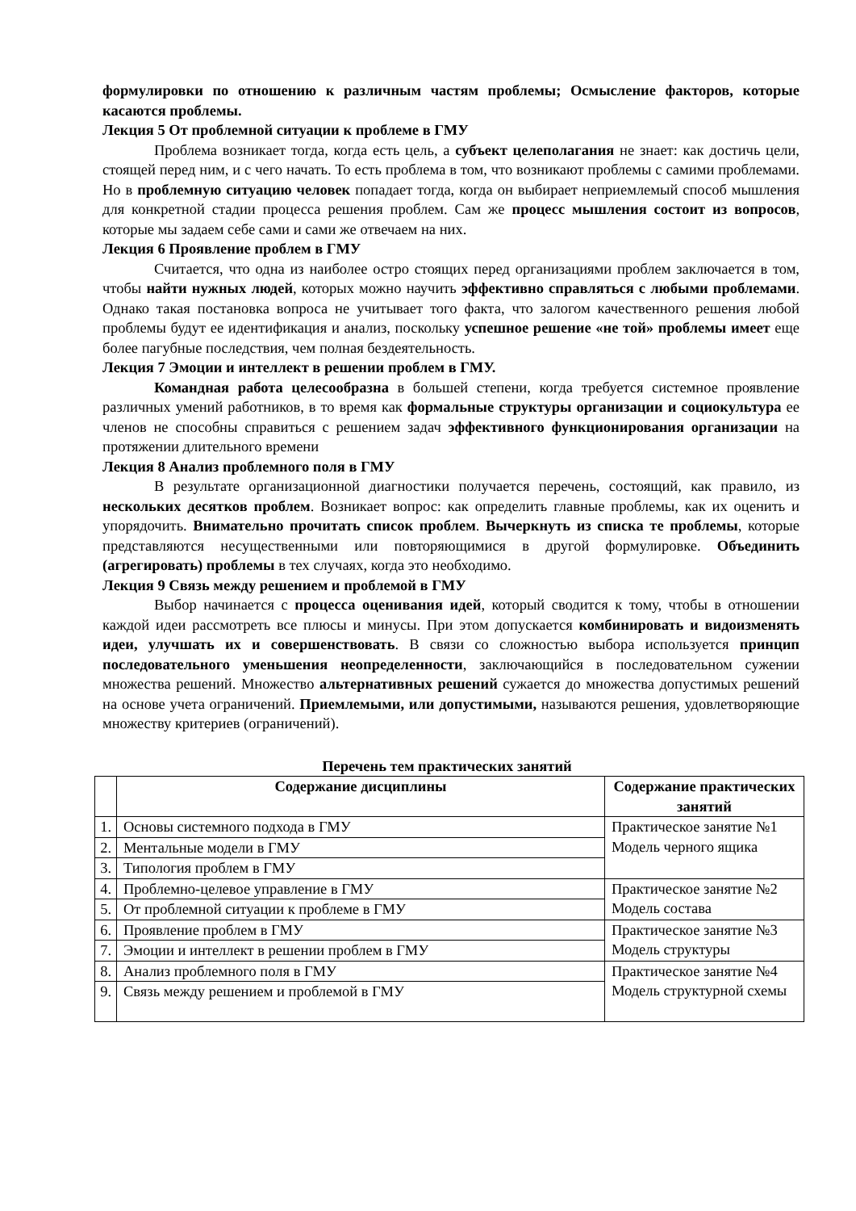формулировки по отношению к различным частям проблемы; Осмысление факторов, которые касаются проблемы.
Лекция 5 От проблемной ситуации к проблеме в ГМУ
Проблема возникает тогда, когда есть цель, а субъект целеполагания не знает: как достичь цели, стоящей перед ним, и с чего начать. То есть проблема в том, что возникают проблемы с самими проблемами. Но в проблемную ситуацию человек попадает тогда, когда он выбирает неприемлемый способ мышления для конкретной стадии процесса решения проблем. Сам же процесс мышления состоит из вопросов, которые мы задаем себе сами и сами же отвечаем на них.
Лекция 6 Проявление проблем в ГМУ
Считается, что одна из наиболее остро стоящих перед организациями проблем заключается в том, чтобы найти нужных людей, которых можно научить эффективно справляться с любыми проблемами. Однако такая постановка вопроса не учитывает того факта, что залогом качественного решения любой проблемы будут ее идентификация и анализ, поскольку успешное решение «не той» проблемы имеет еще более пагубные последствия, чем полная бездеятельность.
Лекция 7 Эмоции и интеллект в решении проблем в ГМУ.
Командная работа целесообразна в большей степени, когда требуется системное проявление различных умений работников, в то время как формальные структуры организации и социокультура ее членов не способны справиться с решением задач эффективного функционирования организации на протяжении длительного времени
Лекция 8 Анализ проблемного поля в ГМУ
В результате организационной диагностики получается перечень, состоящий, как правило, из нескольких десятков проблем. Возникает вопрос: как определить главные проблемы, как их оценить и упорядочить. Внимательно прочитать список проблем. Вычеркнуть из списка те проблемы, которые представляются несущественными или повторяющимися в другой формулировке. Объединить (агрегировать) проблемы в тех случаях, когда это необходимо.
Лекция 9 Связь между решением и проблемой в ГМУ
Выбор начинается с процесса оценивания идей, который сводится к тому, чтобы в отношении каждой идеи рассмотреть все плюсы и минусы. При этом допускается комбинировать и видоизменять идеи, улучшать их и совершенствовать. В связи со сложностью выбора используется принцип последовательного уменьшения неопределенности, заключающийся в последовательном сужении множества решений. Множество альтернативных решений сужается до множества допустимых решений на основе учета ограничений. Приемлемыми, или допустимыми, называются решения, удовлетворяющие множеству критериев (ограничений).
Перечень тем практических занятий
| | Содержание дисциплины | Содержание практических занятий |
| --- | --- | --- |
| 1. | Основы системного подхода в ГМУ | Практическое занятие №1 Модель черного ящика |
| 2. | Ментальные модели в ГМУ | |
| 3. | Типология проблем в ГМУ | |
| 4. | Проблемно-целевое управление в ГМУ | Практическое занятие №2 Модель состава |
| 5. | От проблемной ситуации к проблеме в ГМУ | |
| 6. | Проявление проблем в ГМУ | Практическое занятие №3 Модель структуры |
| 7. | Эмоции и интеллект в решении проблем в ГМУ | |
| 8. | Анализ проблемного поля в ГМУ | Практическое занятие №4 Модель структурной схемы |
| 9. | Связь между решением и проблемой в ГМУ | |